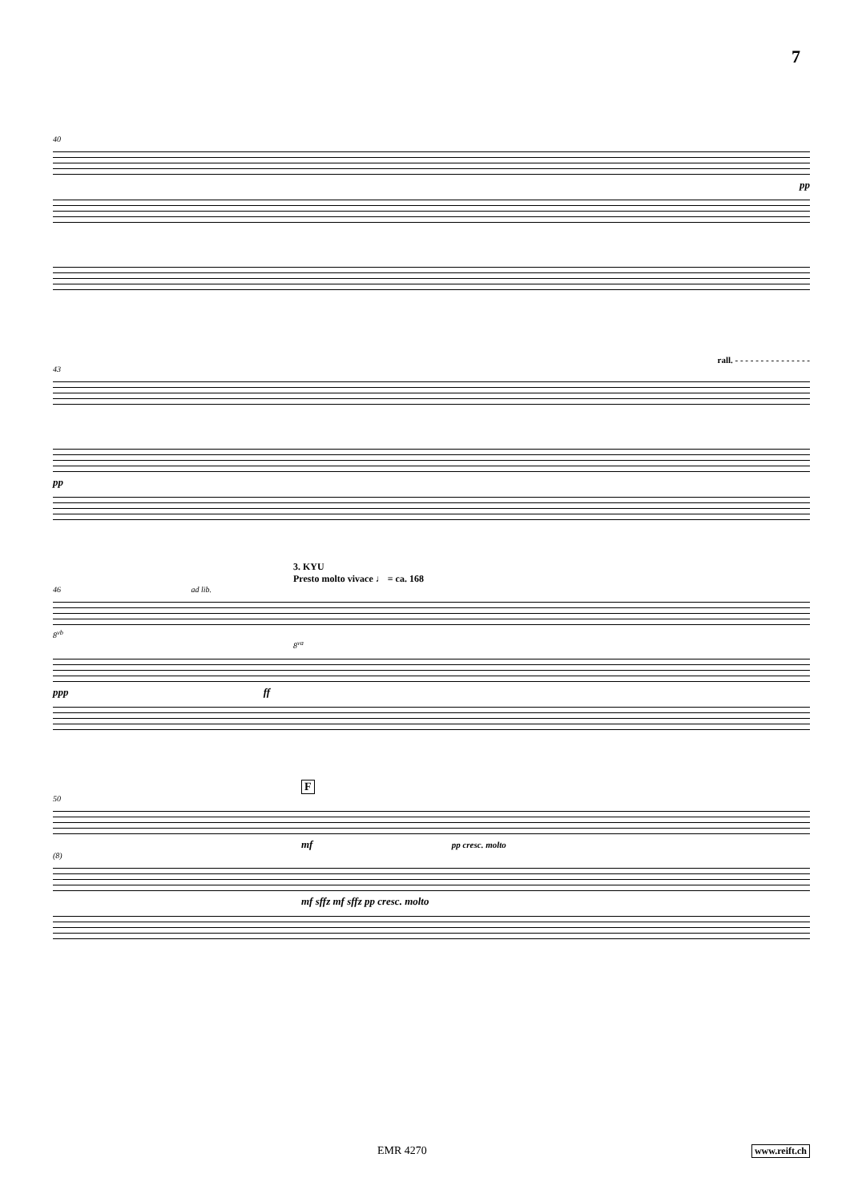7
40
pp
rall. - - - - - - - - - - - - - - -
43
pp
3. KYU
Presto molto vivace ♩ = ca. 168
46 ad lib.
8<sup>vb</sup>
8<sup>va</sup>
ppp ff
F
50
mf pp cresc. molto
(8)
mf sffz mf sffz pp cresc. molto
EMR 4270 www.reift.ch